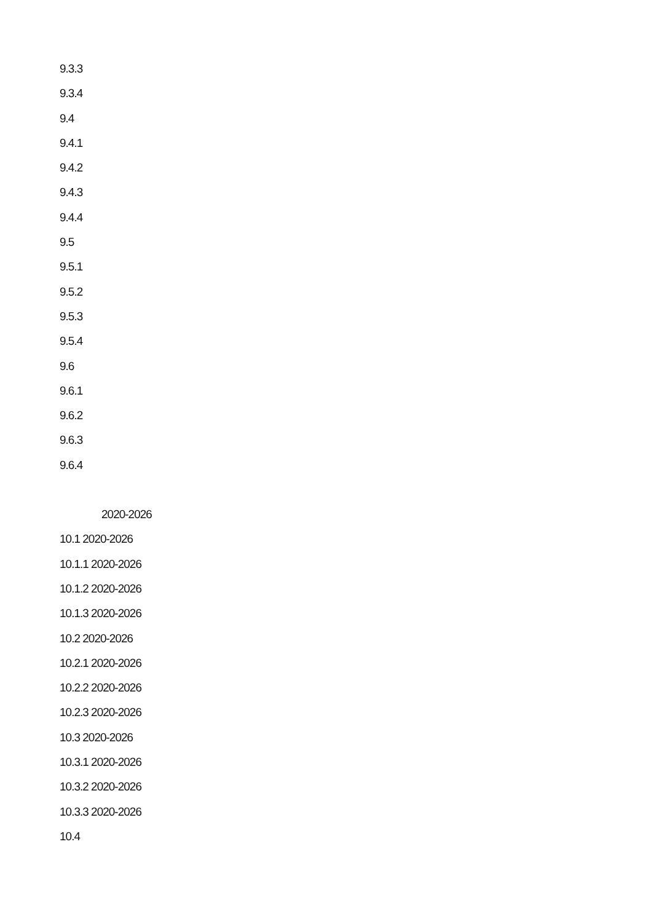9.3.3
9.3.4
9.4
9.4.1
9.4.2
9.4.3
9.4.4
9.5
9.5.1
9.5.2
9.5.3
9.5.4
9.6
9.6.1
9.6.2
9.6.3
9.6.4
2020-2026
10.1 2020-2026
10.1.1 2020-2026
10.1.2 2020-2026
10.1.3 2020-2026
10.2 2020-2026
10.2.1 2020-2026
10.2.2 2020-2026
10.2.3 2020-2026
10.3 2020-2026
10.3.1 2020-2026
10.3.2 2020-2026
10.3.3 2020-2026
10.4